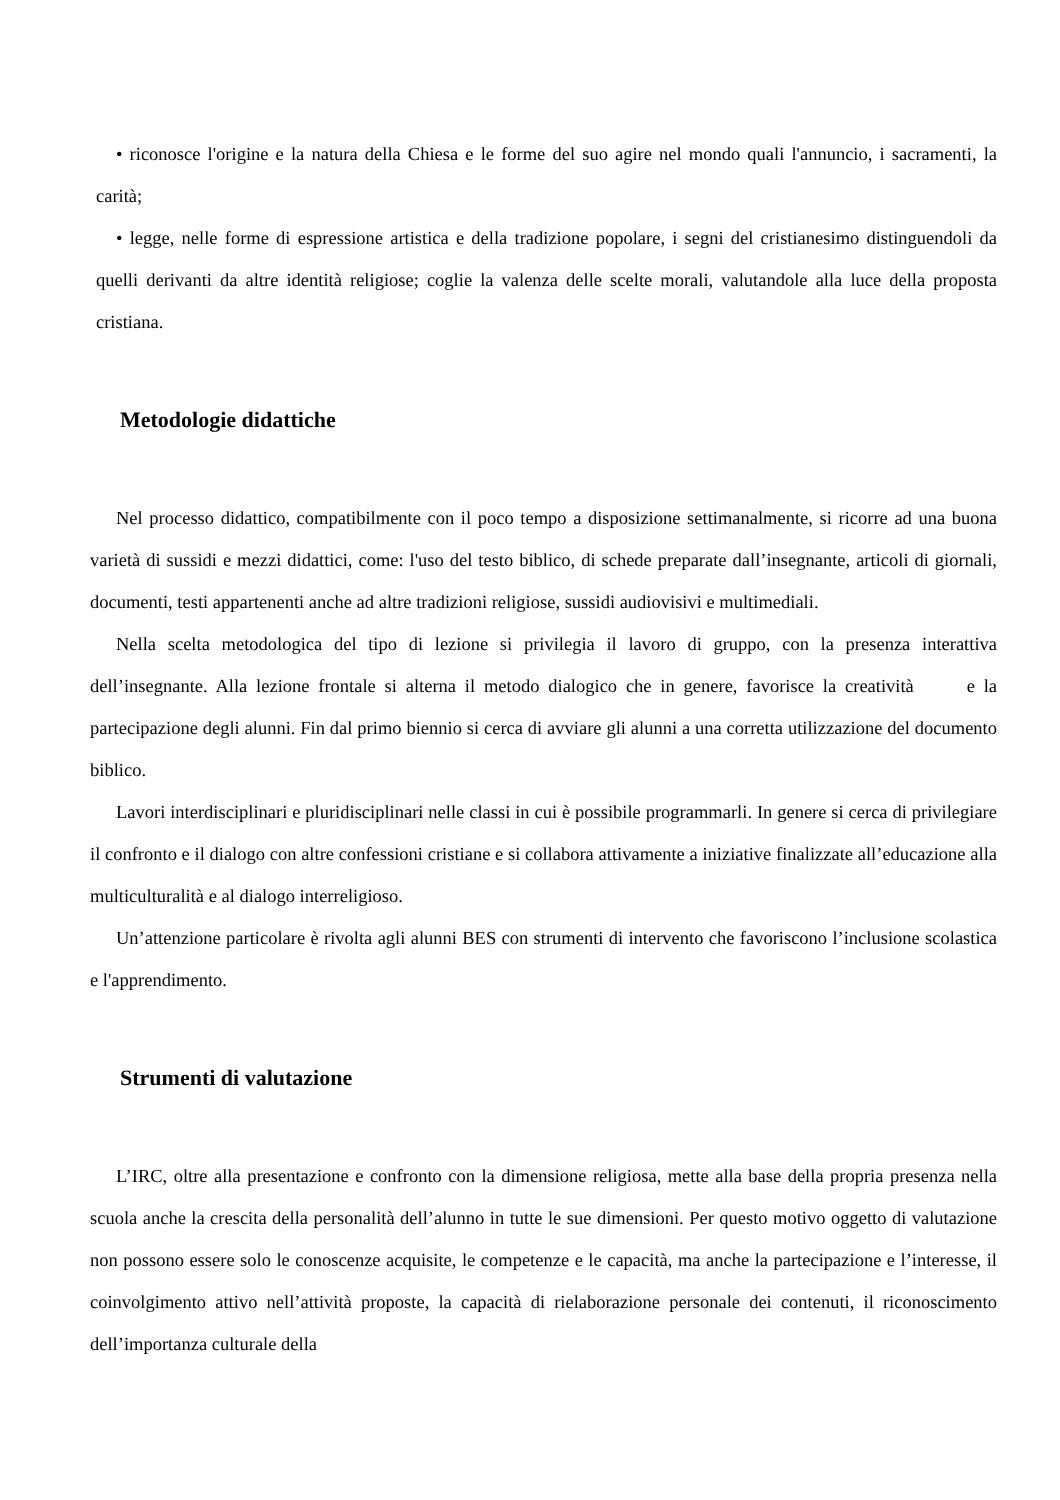• riconosce l'origine e la natura della Chiesa e le forme del suo agire nel mondo quali l'annuncio, i sacramenti, la carità;
• legge, nelle forme di espressione artistica e della tradizione popolare, i segni del cristianesimo distinguendoli da quelli derivanti da altre identità religiose; coglie la valenza delle scelte morali, valutandole alla luce della proposta cristiana.
Metodologie didattiche
Nel processo didattico, compatibilmente con il poco tempo a disposizione settimanalmente, si ricorre ad una buona varietà di sussidi e mezzi didattici, come: l'uso del testo biblico, di schede preparate dall’insegnante, articoli di giornali, documenti, testi appartenenti anche ad altre tradizioni religiose, sussidi audiovisivi e multimediali.
Nella scelta metodologica del tipo di lezione si privilegia il lavoro di gruppo, con la presenza interattiva dell’insegnante. Alla lezione frontale si alterna il metodo dialogico che in genere, favorisce la creatività e la partecipazione degli alunni. Fin dal primo biennio si cerca di avviare gli alunni a una corretta utilizzazione del documento biblico.
Lavori interdisciplinari e pluridisciplinari nelle classi in cui è possibile programmarli. In genere si cerca di privilegiare il confronto e il dialogo con altre confessioni cristiane e si collabora attivamente a iniziative finalizzate all’educazione alla multiculturalità e al dialogo interreligioso.
Un’attenzione particolare è rivolta agli alunni BES con strumenti di intervento che favoriscono l’inclusione scolastica e l'apprendimento.
Strumenti di valutazione
L’IRC, oltre alla presentazione e confronto con la dimensione religiosa, mette alla base della propria presenza nella scuola anche la crescita della personalità dell’alunno in tutte le sue dimensioni. Per questo motivo oggetto di valutazione non possono essere solo le conoscenze acquisite, le competenze e le capacità, ma anche la partecipazione e l’interesse, il coinvolgimento attivo nell’attività proposte, la capacità di rielaborazione personale dei contenuti, il riconoscimento dell’importanza culturale della